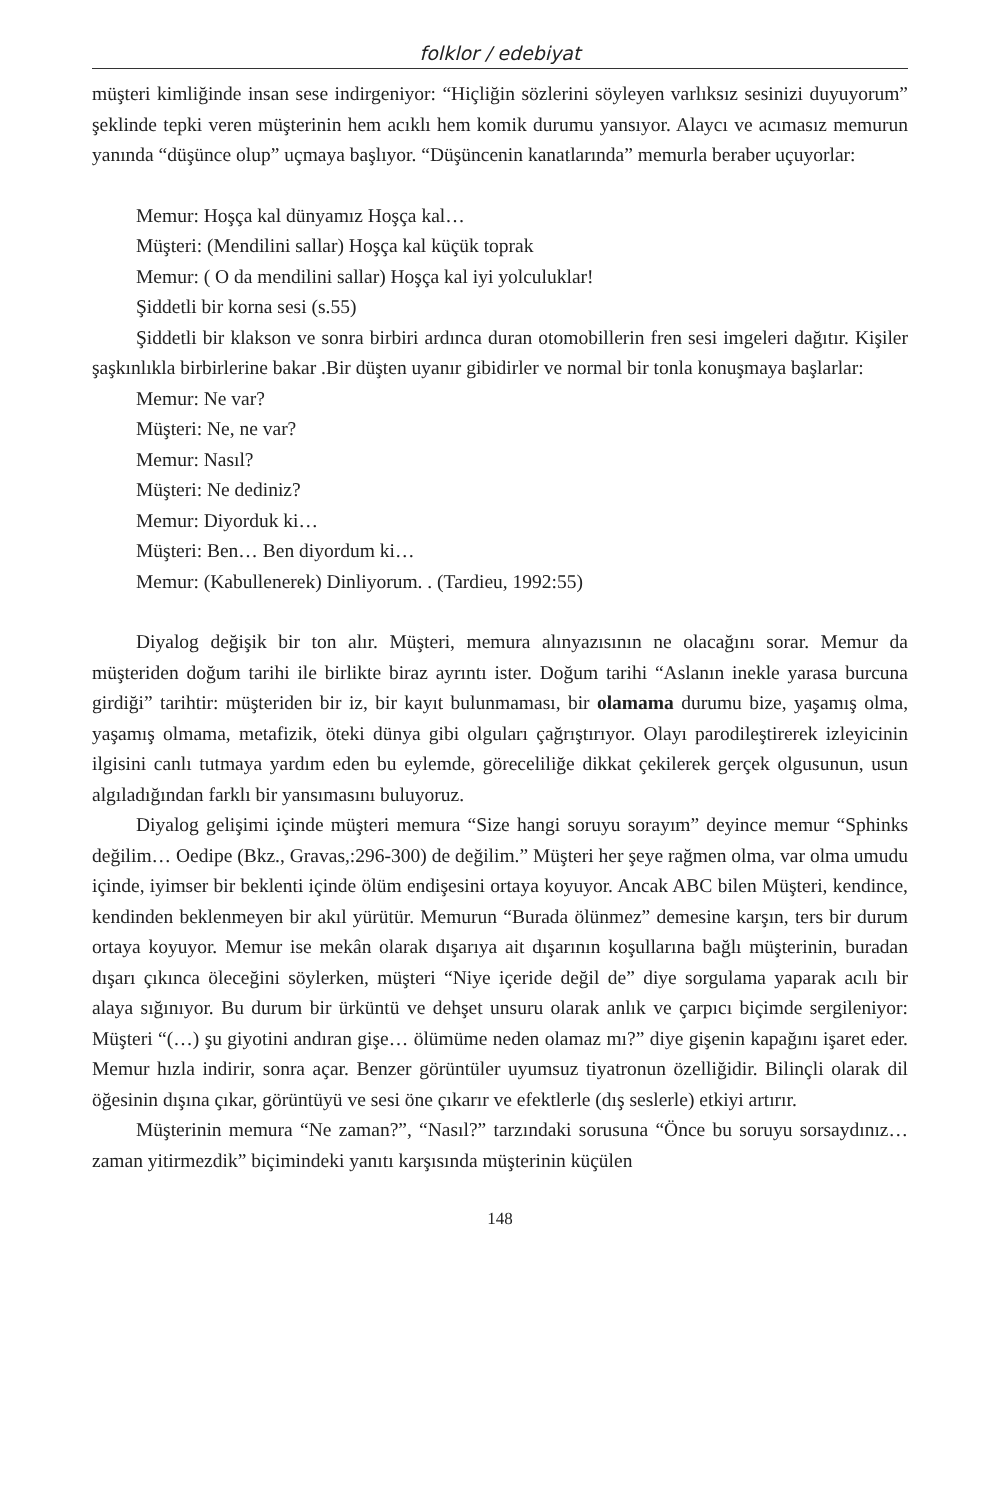folklor / edebiyat
müşteri kimliğinde insan sese indirgeniyor: “Hiçliğin sözlerini söyleyen varlıksız sesinizi duyuyorum” şeklinde tepki veren müşterinin hem acıklı hem komik durumu yansıyor. Alaycı ve acımasız memurun yanında “düşünce olup” uçmaya başlıyor. “Düşüncenin kanatlarında” memurla beraber uçuyorlar:
Memur: Hoşça kal dünyamız Hoşça kal…
Müşteri: (Mendilini sallar) Hoşça kal küçük toprak
Memur: ( O da mendilini sallar) Hoşça kal iyi yolculuklar!
Şiddetli bir korna sesi (s.55)
Şiddetli bir klakson ve sonra birbiri ardınca duran otomobillerin fren sesi imgeleri dağıtır. Kişiler şaşkınlıkla birbirlerine bakar .Bir düşten uyanır gibidirler ve normal bir tonla konuşmaya başlarlar:
Memur: Ne var?
Müşteri: Ne, ne var?
Memur: Nasıl?
Müşteri: Ne dediniz?
Memur: Diyorduk ki…
Müşteri: Ben… Ben diyordum ki…
Memur: (Kabullenerek) Dinliyorum. . (Tardieu, 1992:55)
Diyalog değişik bir ton alır. Müşteri, memura alınyazısının ne olacağını sorar. Memur da müşteriden doğum tarihi ile birlikte biraz ayrıntı ister. Doğum tarihi “Aslanın inekle yarasa burcuna girdiği” tarihtir: müşteriden bir iz, bir kayıt bulunmaması, bir olamama durumu bize, yaşamış olma, yaşamış olmama, metafizik, öteki dünya gibi olguları çağrıştırıyor. Olayı parodileştirerek izleyicinin ilgisini canlı tutmaya yardım eden bu eylemde, göreceliliğe dikkat çekilerek gerçek olgusunun, usun algıladığından farklı bir yansımasını buluyoruz.
Diyalog gelişimi içinde müşteri memura “Size hangi soruyu sorayım” deyince memur “Sphinks değilim… Oedipe (Bkz., Gravas,:296-300) de değilim.” Müşteri her şeye rağmen olma, var olma umudu içinde, iyimser bir beklenti içinde ölüm endişesini ortaya koyuyor. Ancak ABC bilen Müşteri, kendince, kendinden beklenmeyen bir akıl yürütür. Memurun “Burada ölünmez” demesine karşın, ters bir durum ortaya koyuyor. Memur ise mekân olarak dışarıya ait dışarının koşullarına bağlı müşterinin, buradan dışarı çıkınca öleceğini söylerken, müşteri “Niye içeride değil de” diye sorgulama yaparak acılı bir alaya sığınıyor. Bu durum bir ürküntü ve dehşet unsuru olarak anlık ve çarpıcı biçimde sergileniyor: Müşteri “(…) şu giyotini andıran gişe… ölümüme neden olamaz mı?” diye gişenin kapağını işaret eder. Memur hızla indirir, sonra açar. Benzer görüntüler uyumsuz tiyatronun özelliğidir. Bilinçli olarak dil öğesinin dışına çıkar, görüntüyü ve sesi öne çıkarır ve efektlerle (dış seslerle) etkiyi artırır.
Müşterinin memura “Ne zaman?”, “Nasıl?” tarzındaki sorusuna “Önce bu soruyu sorsaydınız… zaman yitirmezdik” biçimindeki yanıtı karşısında müşterinin küçülen
148